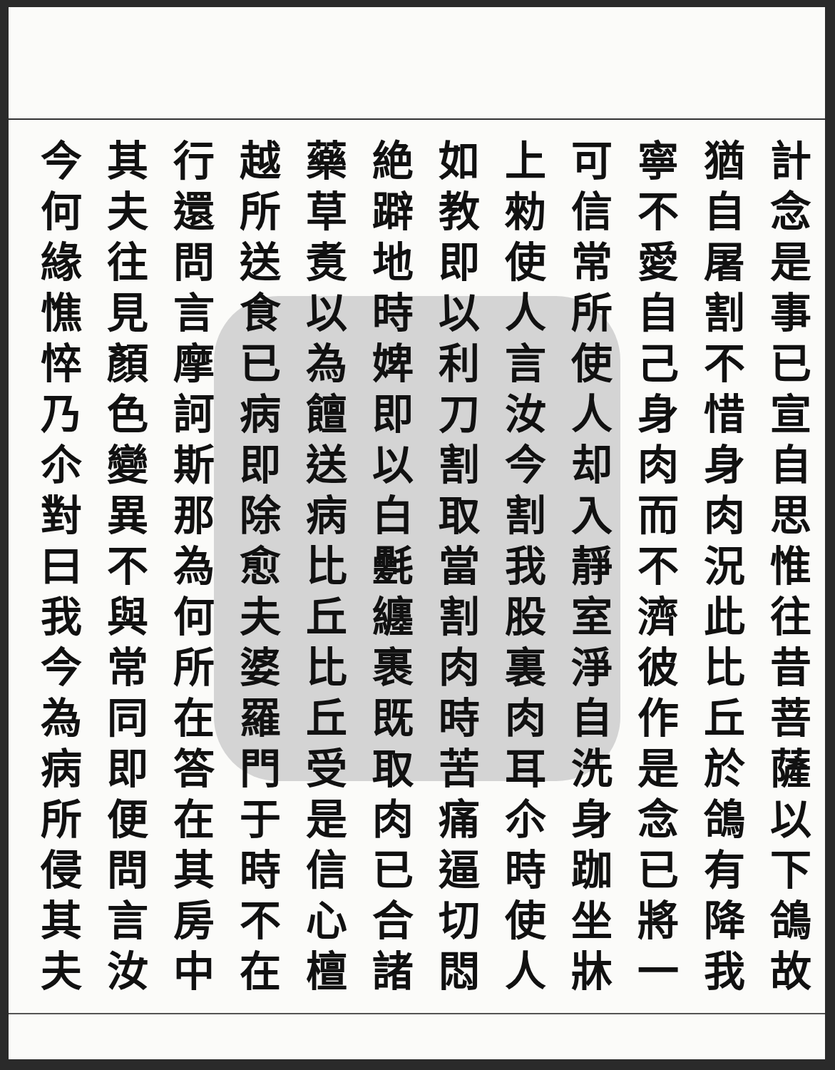計念是事已宣自思惟往昔菩薩以下鴿故
猶自屠割不惜身肉況此比丘於鴿有降我
寧不愛自己身肉而不濟彼作是念已將一
可信常所使人却入靜室淨自洗身跏坐牀
上勑使人言汝今割我股裏肉耳尒時使人
如教即以利刀割取當割肉時苦痛逼切悶
絶躃地時婢即以白氎纏裹既取肉已合諸
藥草煑以為饘送病比丘比丘受是信心檀
越所送食已病即除愈夫婆羅門于時不在
行還問言摩訶斯那為何所在答在其房中
其夫往見顏色變異不與常同即便問言汝
今何緣憔悴乃尒對曰我今為病所侵其夫